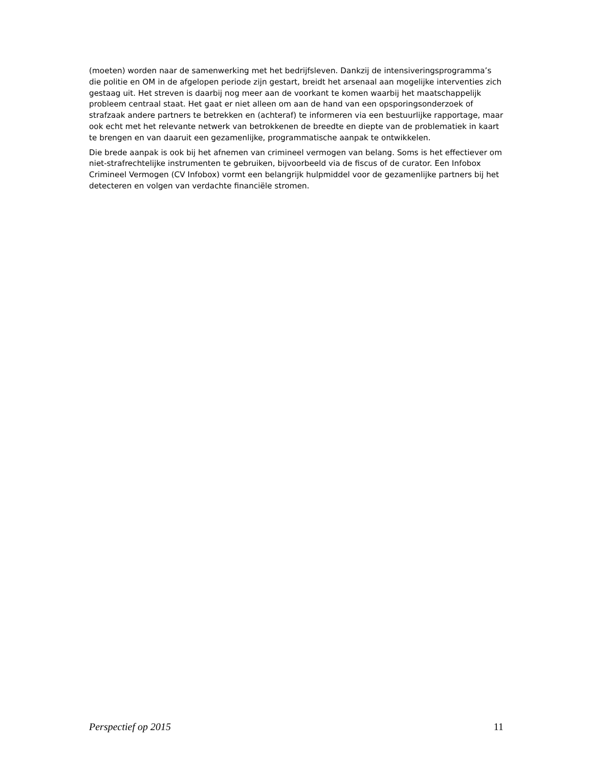(moeten) worden naar de samenwerking met het bedrijfsleven. Dankzij de intensiveringsprogramma’s die politie en OM in de afgelopen periode zijn gestart, breidt het arsenaal aan mogelijke interventies zich gestaag uit. Het streven is daarbij nog meer aan de voorkant te komen waarbij het maatschappelijk probleem centraal staat. Het gaat er niet alleen om aan de hand van een opsporingsonderzoek of strafzaak andere partners te betrekken en (achteraf) te informeren via een bestuurlijke rapportage, maar ook echt met het relevante netwerk van betrokkenen de breedte en diepte van de problematiek in kaart te brengen en van daaruit een gezamenlijke, programmatische aanpak te ontwikkelen.
Die brede aanpak is ook bij het afnemen van crimineel vermogen van belang. Soms is het effectiever om niet-strafrechtelijke instrumenten te gebruiken, bijvoorbeeld via de fiscus of de curator. Een Infobox Crimineel Vermogen (CV Infobox) vormt een belangrijk hulpmiddel voor de gezamenlijke partners bij het detecteren en volgen van verdachte financiële stromen.
Perspectief op 2015 11